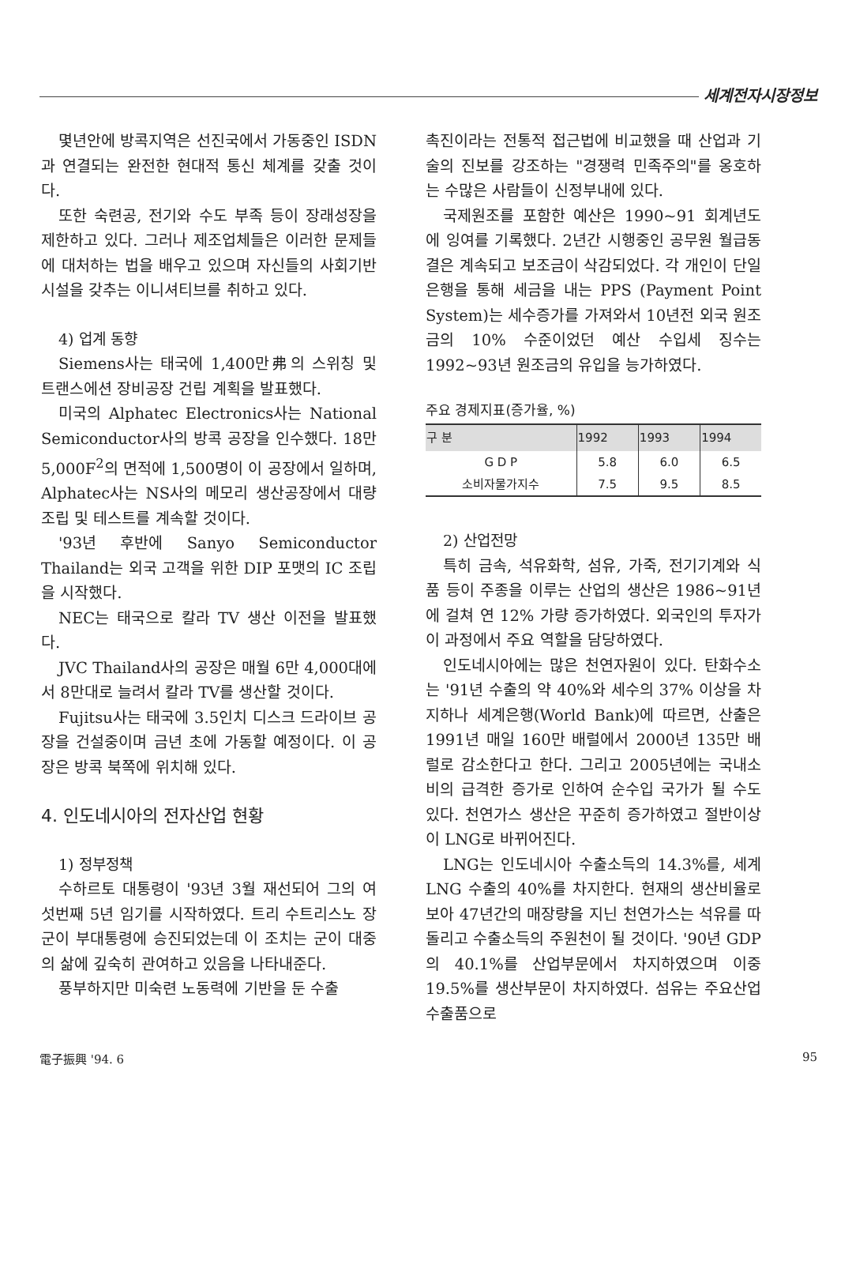세계전자시장정보
몇년안에 방콕지역은 선진국에서 가동중인 ISDN과 연결되는 완전한 현대적 통신 체계를 갖출 것이다.
또한 숙련공, 전기와 수도 부족 등이 장래성장을 제한하고 있다. 그러나 제조업체들은 이러한 문제들에 대처하는 법을 배우고 있으며 자신들의 사회기반시설을 갖추는 이니셔티브를 취하고 있다.
4) 업계 동향
Siemens사는 태국에 1,400만弗의 스위칭 및 트랜스에션 장비공장 건립 계획을 발표했다.
미국의 Alphatec Electronics사는 National Semiconductor사의 방콕 공장을 인수했다. 18만 5,000F<sup>2</sup>의 면적에 1,500명이 이 공장에서 일하며, Alphatec사는 NS사의 메모리 생산공장에서 대량조립 및 테스트를 계속할 것이다.
'93년 후반에 Sanyo Semiconductor Thailand는 외국 고객을 위한 DIP 포맷의 IC 조립을 시작했다.
NEC는 태국으로 칼라 TV 생산 이전을 발표했다.
JVC Thailand사의 공장은 매월 6만 4,000대에서 8만대로 늘려서 칼라 TV를 생산할 것이다.
Fujitsu사는 태국에 3.5인치 디스크 드라이브 공장을 건설중이며 금년 초에 가동할 예정이다. 이 공장은 방콕 북쪽에 위치해 있다.
4. 인도네시아의 전자산업 현황
1) 정부정책
수하르토 대통령이 '93년 3월 재선되어 그의 여섯번째 5년 임기를 시작하였다. 트리 수트리스노 장군이 부대통령에 승진되었는데 이 조치는 군이 대중의 삶에 깊숙히 관여하고 있음을 나타내준다.
풍부하지만 미숙련 노동력에 기반을 둔 수출
촉진이라는 전통적 접근법에 비교했을 때 산업과 기술의 진보를 강조하는 "경쟁력 민족주의"를 옹호하는 수많은 사람들이 신정부내에 있다.
국제원조를 포함한 예산은 1990~91 회계년도에 잉여를 기록했다. 2년간 시행중인 공무원 월급동결은 계속되고 보조금이 삭감되었다. 각 개인이 단일은행을 통해 세금을 내는 PPS (Payment Point System)는 세수증가를 가져와서 10년전 외국 원조금의 10% 수준이었던 예산 수입세 징수는 1992~93년 원조금의 유입을 능가하였다.
주요 경제지표(증가율, %)
| 구 분 | 1992 | 1993 | 1994 |
| --- | --- | --- | --- |
| G D P | 5.8 | 6.0 | 6.5 |
| 소비자물가지수 | 7.5 | 9.5 | 8.5 |
2) 산업전망
특히 금속, 석유화학, 섬유, 가죽, 전기기계와 식품 등이 주종을 이루는 산업의 생산은 1986~91년에 걸쳐 연 12% 가량 증가하였다. 외국인의 투자가 이 과정에서 주요 역할을 담당하였다.
인도네시아에는 많은 천연자원이 있다. 탄화수소는 '91년 수출의 약 40%와 세수의 37% 이상을 차지하나 세계은행(World Bank)에 따르면, 산출은 1991년 매일 160만 배럴에서 2000년 135만 배럴로 감소한다고 한다. 그리고 2005년에는 국내소비의 급격한 증가로 인하여 순수입 국가가 될 수도 있다. 천연가스 생산은 꾸준히 증가하였고 절반이상이 LNG로 바뀌어진다.
LNG는 인도네시아 수출소득의 14.3%를, 세계 LNG 수출의 40%를 차지한다. 현재의 생산비율로 보아 47년간의 매장량을 지닌 천연가스는 석유를 따돌리고 수출소득의 주원천이 될 것이다. '90년 GDP의 40.1%를 산업부문에서 차지하였으며 이중 19.5%를 생산부문이 차지하였다. 섬유는 주요산업수출품으로
電子振興 '94. 6 95